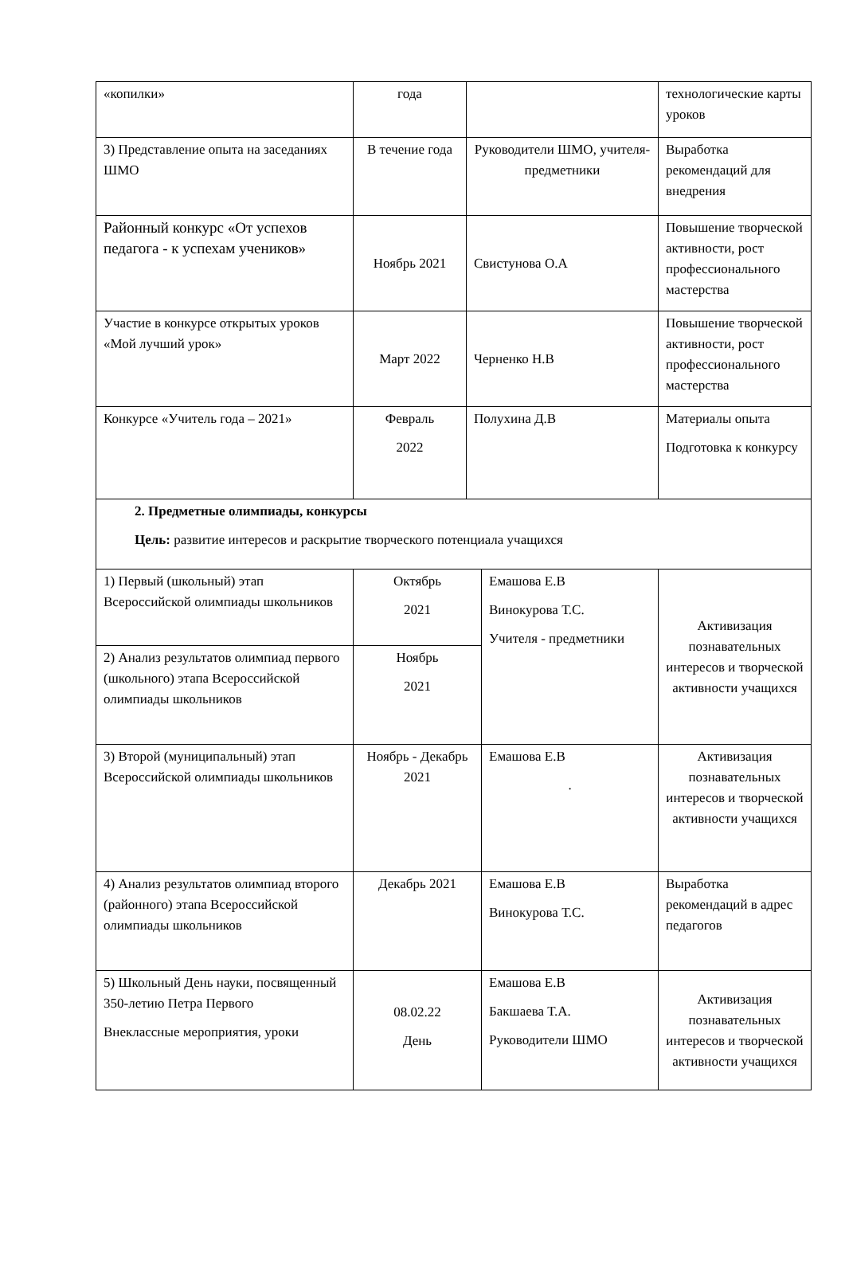| «копилки» | года | | | технологические карты уроков |
| 3) Представление опыта на заседаниях ШМО | В течение года | Руководители ШМО, учителя-предметники | | Выработка рекомендаций для внедрения |
| Районный конкурс «От успехов педагога - к успехам учеников» | Ноябрь 2021 | Свистунова О.А | | Повышение творческой активности, рост профессионального мастерства |
| Участие в конкурсе открытых уроков «Мой лучший урок» | Март 2022 | Черненко Н.В | | Повышение творческой активности, рост профессионального мастерства |
| Конкурсе «Учитель года – 2021» | Февраль 2022 | Полухина Д.В | | Материалы опыта Подготовка к конкурсу |
| 2. Предметные олимпиады, конкурсы Цель: развитие интересов и раскрытие творческого потенциала учащихся | | | | |
| 1) Первый (школьный) этап Всероссийской олимпиады школьников | Октябрь 2021 | | Емашова Е.В Винокурова Т.С. Учителя - предметники | Активизация познавательных интересов и творческой активности учащихся |
| 2) Анализ результатов олимпиад первого (школьного) этапа Всероссийской олимпиады школьников | Ноябрь 2021 | | | |
| 3) Второй (муниципальный) этап Всероссийской олимпиады школьников | Ноябрь - Декабрь 2021 | | Емашова Е.В . | Активизация познавательных интересов и творческой активности учащихся |
| 4) Анализ результатов олимпиад второго (районного) этапа Всероссийской олимпиады школьников | Декабрь 2021 | | Емашова Е.В Винокурова Т.С. | Выработка рекомендаций в адрес педагогов |
| 5) Школьный День науки, посвященный 350-летию Петра Первого Внеклассные мероприятия, уроки | 08.02.22 День | | Емашова Е.В Бакшаева Т.А. Руководители ШМО | Активизация познавательных интересов и творческой активности учащихся |